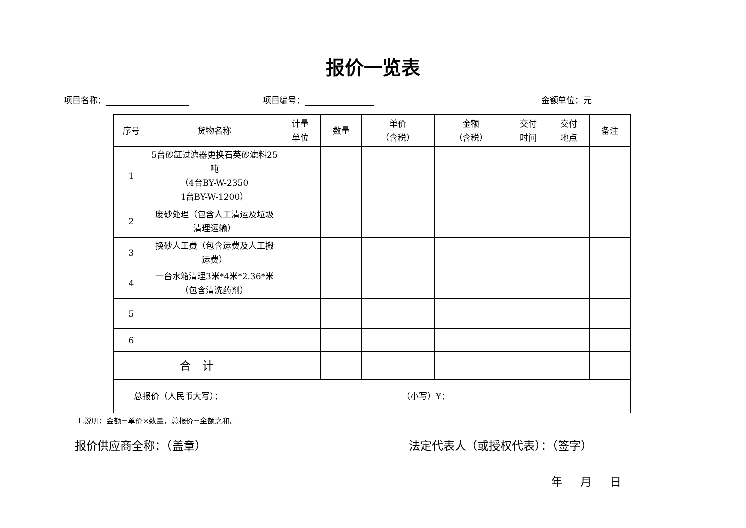报价一览表
项目名称： 项目编号： 金额单位：元
| 序号 | 货物名称 | 计量 单位 | 数量 | 单价 （含税） | 金额 （含税） | 交付 时间 | 交付 地点 | 备注 |
| 1 | 5台砂缸过滤器更换石英砂滤料25吨 （4台BY-W-2350 1台BY-W-1200） | | | | | | | |
| 2 | 废砂处理（包含人工清运及垃圾清理运输） | | | | | | | |
| 3 | 换砂人工费（包含运费及人工搬运费） | | | | | | | |
| 4 | 一台水箱清理3米*4米*2.36*米（包含清洗药剂） | | | | | | | |
| 5 | | | | | | | | |
| 6 | | | | | | | | |
| 合 计 | | | | | | | | |
| 总报价（人民币大写）： （小写）¥： | | | | | | | | |
1.说明：金额=单价×数量，总报价=金额之和。
报价供应商全称：（盖章） 法定代表人（或授权代表）：（签字）
年 月 日